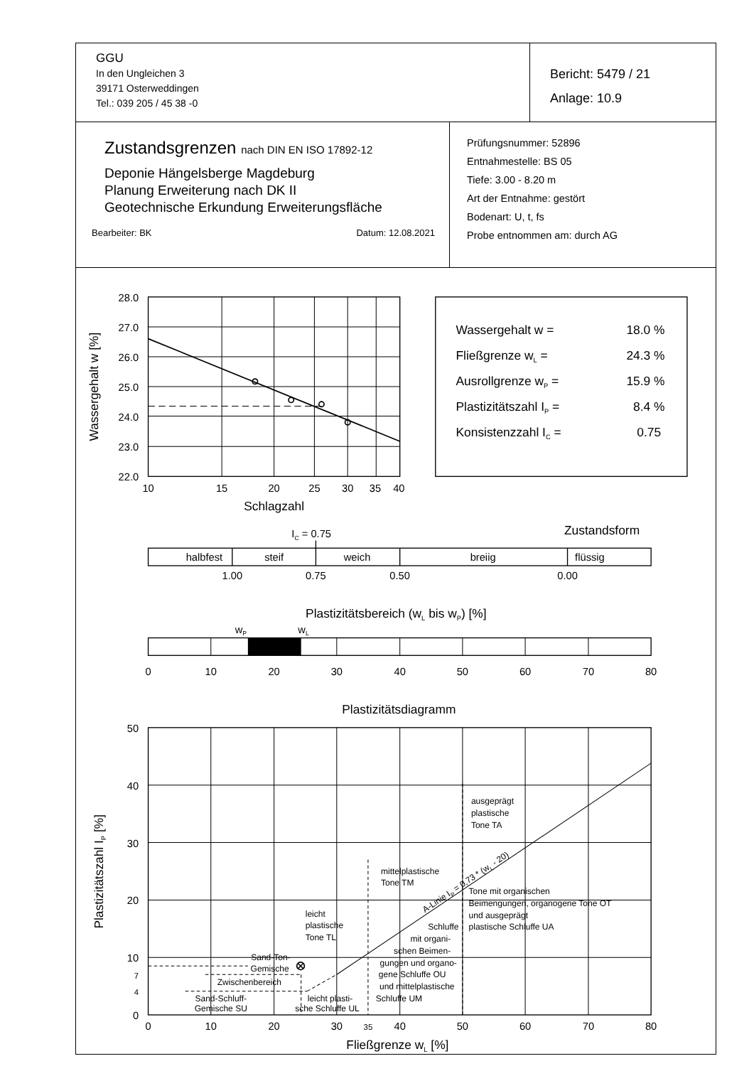| GGU In den Ungleichen 3 39171 Osterweddingen Tel.: 039 205 / 45 38 -0 | Bericht: 5479 / 21 Anlage: 10.9 |
| Zustandsgrenzen nach DIN EN ISO 17892-12 Deponie Hängelsberge Magdeburg Planung Erweiterung nach DK II Geotechnische Erkundung Erweiterungsfläche Bearbeiter: BK Datum: 12.08.2021 | Prüfungsnummer: 52896 Entnahmestelle: BS 05 Tiefe: 3.00 - 8.20 m Art der Entnahme: gestört Bodenart: U, t, fs Probe entnommen am: durch AG |
28.0
27.0
26.0
25.0
24.0
23.0
22.0
10
15
20
25
30
35
40
Schlagzahl
Wassergehalt w [%]
Wassergehalt w =
18.0 %
Fließgrenze wL =
24.3 %
Ausrollgrenze wP =
15.9 %
Plastizitätszahl IP =
8.4 %
Konsistenzzahl IC =
0.75
Zustandsform
IC = 0.75
halbfest
steif
weich
breiig
flüssig
1.00
0.75
0.50
0.00
Plastizitätsbereich (wL bis wP) [%]
wP
wL
0
10
20
30
40
50
60
70
80
Plastizitätsdiagramm
0
10
20
30
35
40
50
60
70
80
Fließgrenze wL [%]
50
40
30
20
10
7
4
0
Plastizitätszahl IP [%]
ausgeprägt
plastische
Tone TA
mittelplastische
Tone TM
A-Linie IP = 0,73 * (wL - 20)
Tone mit organischen
Beimengungen, organogene Tone OT
und ausgeprägt
plastische Schluffe UA
leicht
plastische
Tone TL
Schluffe
mit organi-
schen Beimen-
gungen und organo-
gene Schluffe OU
und mittelplastische
Schluffe UM
Sand-Ton-
Gemische
Zwischenbereich
Sand-Schluff-
Gemische SU
leicht plasti-
sche Schluffe UL